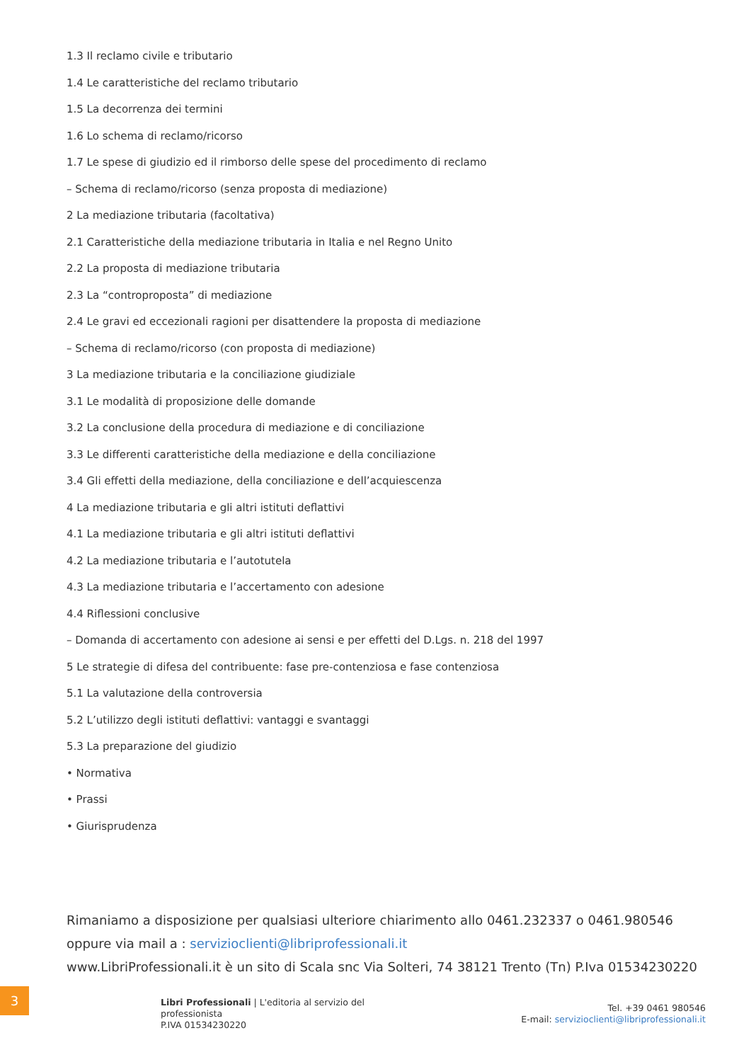1.3 Il reclamo civile e tributario
1.4 Le caratteristiche del reclamo tributario
1.5 La decorrenza dei termini
1.6 Lo schema di reclamo/ricorso
1.7 Le spese di giudizio ed il rimborso delle spese del procedimento di reclamo
– Schema di reclamo/ricorso (senza proposta di mediazione)
2 La mediazione tributaria (facoltativa)
2.1 Caratteristiche della mediazione tributaria in Italia e nel Regno Unito
2.2 La proposta di mediazione tributaria
2.3 La “controproposta” di mediazione
2.4 Le gravi ed eccezionali ragioni per disattendere la proposta di mediazione
– Schema di reclamo/ricorso (con proposta di mediazione)
3 La mediazione tributaria e la conciliazione giudiziale
3.1 Le modalità di proposizione delle domande
3.2 La conclusione della procedura di mediazione e di conciliazione
3.3 Le differenti caratteristiche della mediazione e della conciliazione
3.4 Gli effetti della mediazione, della conciliazione e dell’acquiescenza
4 La mediazione tributaria e gli altri istituti deflattivi
4.1 La mediazione tributaria e gli altri istituti deflattivi
4.2 La mediazione tributaria e l’autotutela
4.3 La mediazione tributaria e l’accertamento con adesione
4.4 Riflessioni conclusive
– Domanda di accertamento con adesione ai sensi e per effetti del D.Lgs. n. 218 del 1997
5 Le strategie di difesa del contribuente: fase pre-contenziosa e fase contenziosa
5.1 La valutazione della controversia
5.2 L’utilizzo degli istituti deflattivi: vantaggi e svantaggi
5.3 La preparazione del giudizio
• Normativa
• Prassi
• Giurisprudenza
Rimaniamo a disposizione per qualsiasi ulteriore chiarimento allo 0461.232337 o 0461.980546
oppure via mail a : servizioclienti@libriprofessionali.it
www.LibriProfessionali.it è un sito di Scala snc Via Solteri, 74 38121 Trento (Tn) P.Iva 01534230220
3
Libri Professionali | L'editoria al servizio del professionista
P.IVA 01534230220
Tel. +39 0461 980546
E-mail: servizioclienti@libriprofessionali.it